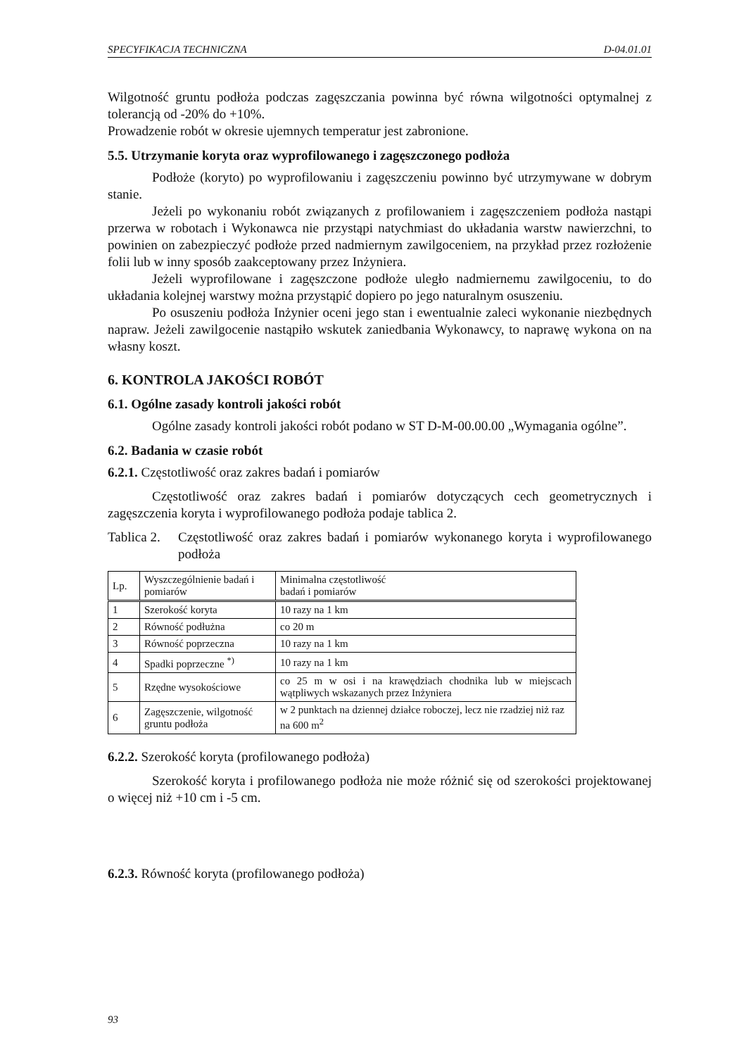SPECYFIKACJA TECHNICZNA D-04.01.01
Wilgotność gruntu podłoża podczas zagęszczania powinna być równa wilgotności optymalnej z tolerancją od -20% do +10%.
Prowadzenie robót w okresie ujemnych temperatur jest zabronione.
5.5. Utrzymanie koryta oraz wyprofilowanego i zagęszczonego podłoża
Podłoże (koryto) po wyprofilowaniu i zagęszczeniu powinno być utrzymywane w dobrym stanie.
Jeżeli po wykonaniu robót związanych z profilowaniem i zagęszczeniem podłoża nastąpi przerwa w robotach i Wykonawca nie przystąpi natychmiast do układania warstw nawierzchni, to powinien on zabezpieczyć podłoże przed nadmiernym zawilgoceniem, na przykład przez rozłożenie folii lub w inny sposób zaakceptowany przez Inżyniera.
Jeżeli wyprofilowane i zagęszczone podłoże uległo nadmiernemu zawilgoceniu, to do układania kolejnej warstwy można przystąpić dopiero po jego naturalnym osuszeniu.
Po osuszeniu podłoża Inżynier oceni jego stan i ewentualnie zaleci wykonanie niezbędnych napraw. Jeżeli zawilgocenie nastąpiło wskutek zaniedbania Wykonawcy, to naprawę wykona on na własny koszt.
6. KONTROLA JAKOŚCI ROBÓT
6.1. Ogólne zasady kontroli jakości robót
Ogólne zasady kontroli jakości robót podano w ST D-M-00.00.00 „Wymagania ogólne”.
6.2. Badania w czasie robót
6.2.1. Częstotliwość oraz zakres badań i pomiarów
Częstotliwość oraz zakres badań i pomiarów dotyczących cech geometrycznych i zagęszczenia koryta i wyprofilowanego podłoża podaje tablica 2.
Tablica 2. Częstotliwość oraz zakres badań i pomiarów wykonanego koryta i wyprofilowanego podłoża
| Lp. | Wyszczególnienie badań i pomiarów | Minimalna częstotliwość badań i pomiarów |
| 1 | Szerokość koryta | 10 razy na 1 km |
| 2 | Równość podłużna | co 20 m |
| 3 | Równość poprzeczna | 10 razy na 1 km |
| 4 | Spadki poprzeczne <sup>*)</sup> | 10 razy na 1 km |
| 5 | Rzędne wysokościowe | co 25 m w osi i na krawędziach chodnika lub w miejscach wątpliwych wskazanych przez Inżyniera |
| 6 | Zagęszczenie, wilgotność gruntu podłoża | w 2 punktach na dziennej działce roboczej, lecz nie rzadziej niż raz na 600 m<sup>2</sup> |
6.2.2. Szerokość koryta (profilowanego podłoża)
Szerokość koryta i profilowanego podłoża nie może różnić się od szerokości projektowanej o więcej niż +10 cm i -5 cm.
6.2.3. Równość koryta (profilowanego podłoża)
93